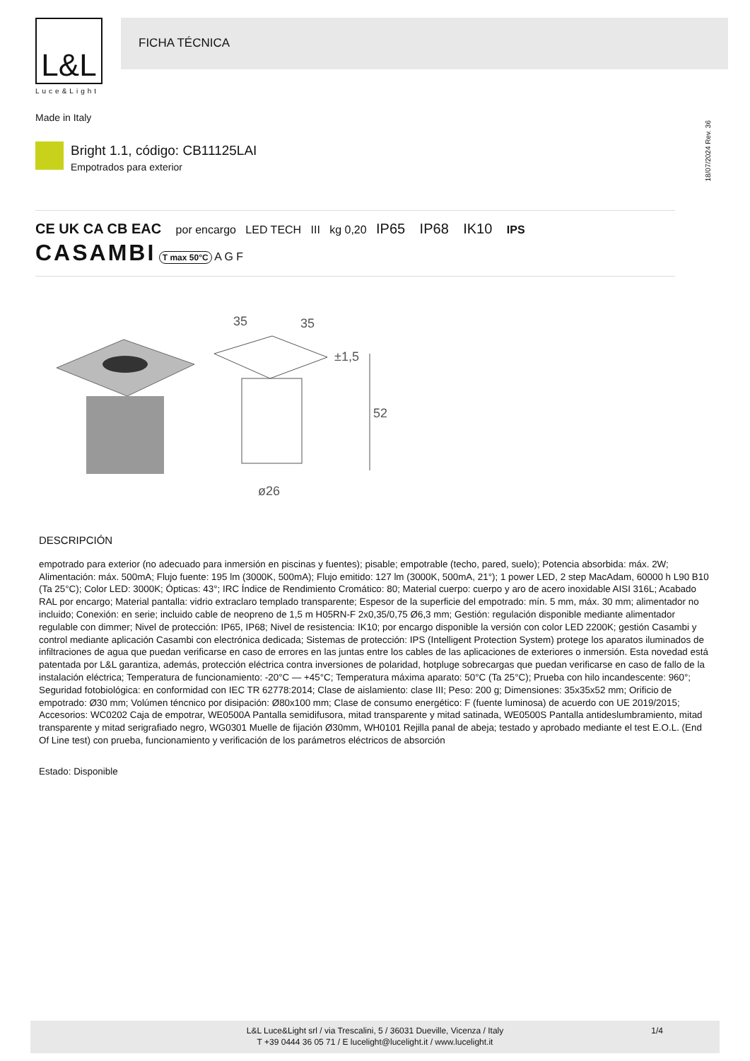L&L
Luce&Light
FICHA TÉCNICA
Made in Italy
18/07/2024 Rev. 36
Bright 1.1, código: CB11125LAI
Empotrados para exterior
CE UK CA CB EAC por encargo LED TECH III kg 0,20 IP65 IP68 IK10 IPS
CASAMBI T max 50°C A G F
35
35
±1,5
52
ø26
DESCRIPCIÓN
empotrado para exterior (no adecuado para inmersión en piscinas y fuentes); pisable; empotrable (techo, pared, suelo); Potencia absorbida: máx. 2W; Alimentación: máx. 500mA; Flujo fuente: 195 lm (3000K, 500mA); Flujo emitido: 127 lm (3000K, 500mA, 21°); 1 power LED, 2 step MacAdam, 60000 h L90 B10 (Ta 25°C); Color LED: 3000K; Ópticas: 43°; IRC Índice de Rendimiento Cromático: 80; Material cuerpo: cuerpo y aro de acero inoxidable AISI 316L; Acabado RAL por encargo; Material pantalla: vidrio extraclaro templado transparente; Espesor de la superficie del empotrado: mín. 5 mm, máx. 30 mm; alimentador no incluido; Conexión: en serie; incluido cable de neopreno de 1,5 m H05RN-F 2x0,35/0,75 Ø6,3 mm; Gestión: regulación disponible mediante alimentador regulable con dimmer; Nivel de protección: IP65, IP68; Nivel de resistencia: IK10; por encargo disponible la versión con color LED 2200K; gestión Casambi y control mediante aplicación Casambi con electrónica dedicada; Sistemas de protección: IPS (Intelligent Protection System) protege los aparatos iluminados de infiltraciones de agua que puedan verificarse en caso de errores en las juntas entre los cables de las aplicaciones de exteriores o inmersión. Esta novedad está patentada por L&L garantiza, además, protección eléctrica contra inversiones de polaridad, hotpluge sobrecargas que puedan verificarse en caso de fallo de la instalación eléctrica; Temperatura de funcionamiento: -20°C — +45°C; Temperatura máxima aparato: 50°C (Ta 25°C); Prueba con hilo incandescente: 960°; Seguridad fotobiológica: en conformidad con IEC TR 62778:2014; Clase de aislamiento: clase III; Peso: 200 g; Dimensiones: 35x35x52 mm; Orificio de empotrado: Ø30 mm; Volúmen téncnico por disipación: Ø80x100 mm; Clase de consumo energético: F (fuente luminosa) de acuerdo con UE 2019/2015; Accesorios: WC0202 Caja de empotrar, WE0500A Pantalla semidifusora, mitad transparente y mitad satinada, WE0500S Pantalla antideslumbramiento, mitad transparente y mitad serigrafiado negro, WG0301 Muelle de fijación Ø30mm, WH0101 Rejilla panal de abeja; testado y aprobado mediante el test E.O.L. (End Of Line test) con prueba, funcionamiento y verificación de los parámetros eléctricos de absorción
Estado: Disponible
L&L Luce&Light srl / via Trescalini, 5 / 36031 Dueville, Vicenza / Italy
T +39 0444 36 05 71 / E lucelight@lucelight.it / www.lucelight.it
1/4